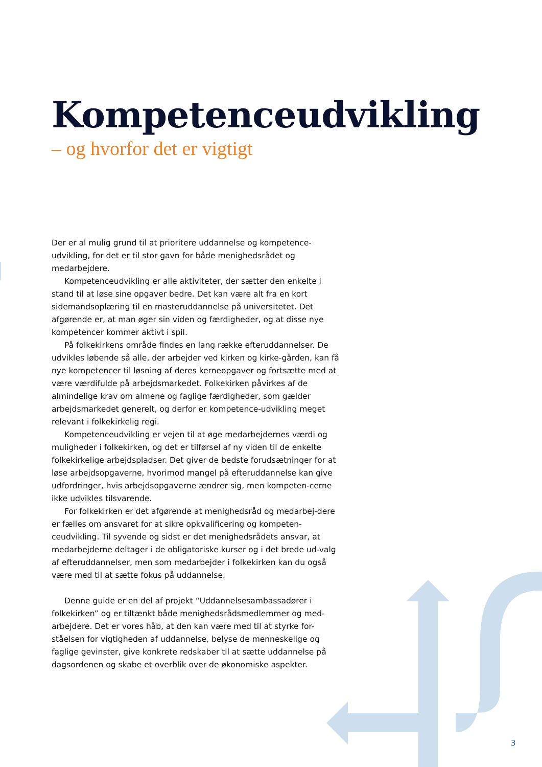Kompetenceudvikling
– og hvorfor det er vigtigt
Der er al mulig grund til at prioritere uddannelse og kompetence-udvikling, for det er til stor gavn for både menighedsrådet og medarbejdere.
Kompetenceudvikling er alle aktiviteter, der sætter den enkelte i stand til at løse sine opgaver bedre. Det kan være alt fra en kort sidemandsoplæring til en masteruddannelse på universitetet. Det afgørende er, at man øger sin viden og færdigheder, og at disse nye kompetencer kommer aktivt i spil.
På folkekirkens område findes en lang række efteruddannelser. De udvikles løbende så alle, der arbejder ved kirken og kirke-gården, kan få nye kompetencer til løsning af deres kerneopgaver og fortsætte med at være værdifulde på arbejdsmarkedet. Folkekirken påvirkes af de almindelige krav om almene og faglige færdigheder, som gælder arbejdsmarkedet generelt, og derfor er kompetence-udvikling meget relevant i folkekirkelig regi.
Kompetenceudvikling er vejen til at øge medarbejdernes værdi og muligheder i folkekirken, og det er tilførsel af ny viden til de enkelte folkekirkelige arbejdspladser. Det giver de bedste forudsætninger for at løse arbejdsopgaverne, hvorimod mangel på efteruddannelse kan give udfordringer, hvis arbejdsopgaverne ændrer sig, men kompeten-cerne ikke udvikles tilsvarende.
For folkekirken er det afgørende at menighedsråd og medarbej-dere er fælles om ansvaret for at sikre opkvalificering og kompeten-ceudvikling. Til syvende og sidst er det menighedsrådets ansvar, at medarbejderne deltager i de obligatoriske kurser og i det brede ud-valg af efteruddannelser, men som medarbejder i folkekirken kan du også være med til at sætte fokus på uddannelse.
Denne guide er en del af projekt “Uddannelsesambassadører i folkekirken” og er tiltænkt både menighedsrådsmedlemmer og med-arbejdere. Det er vores håb, at den kan være med til at styrke for-ståelsen for vigtigheden af uddannelse, belyse de menneskelige og faglige gevinster, give konkrete redskaber til at sætte uddannelse på dagsordenen og skabe et overblik over de økonomiske aspekter.
3